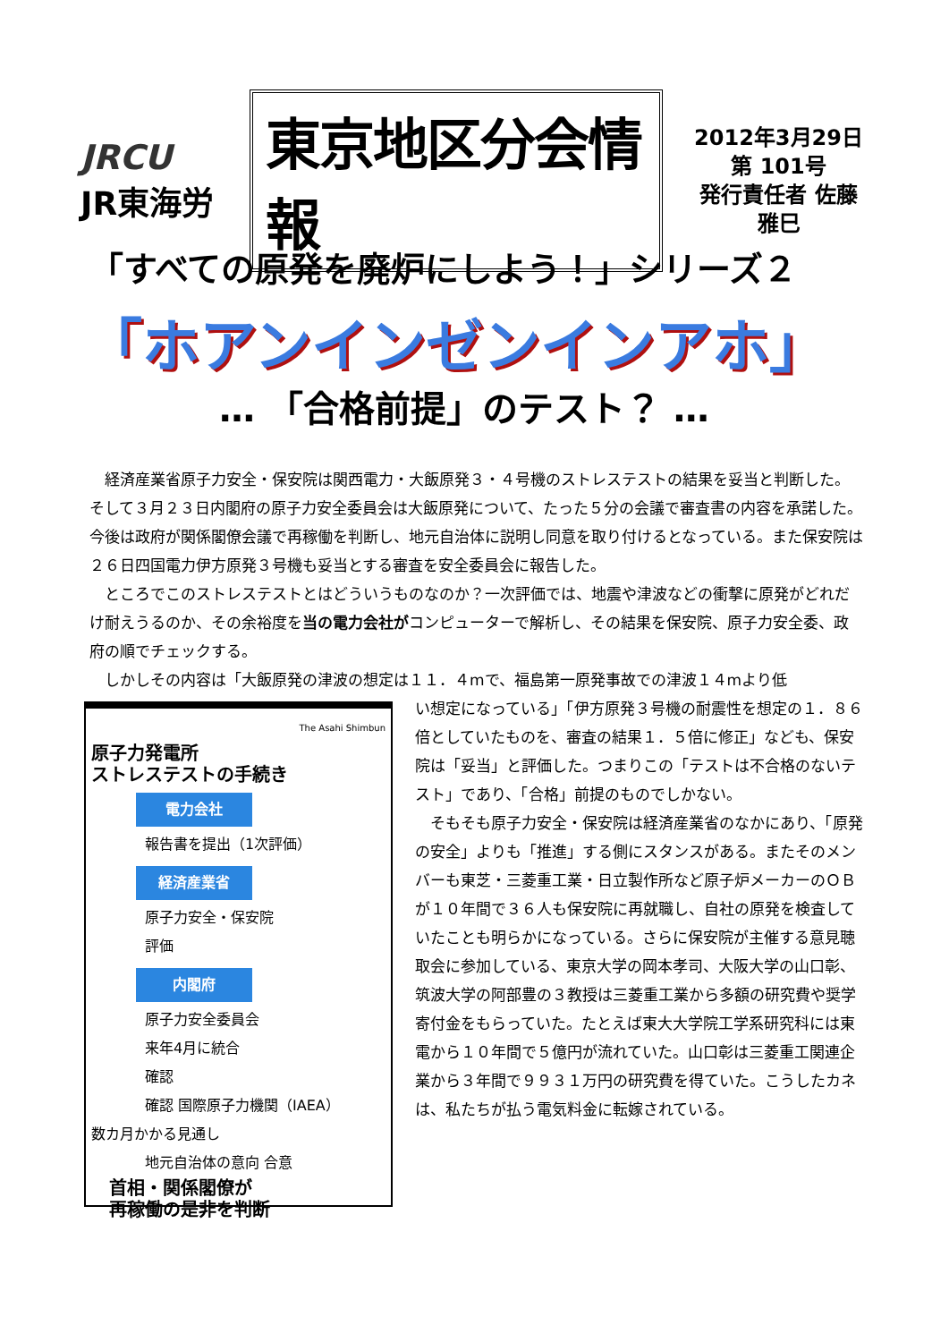JRCU
JR東海労
東京地区分会情報
2012年3月29日
第 101号
発行責任者 佐藤雅巳
「すべての原発を廃炉にしよう！」シリーズ２
「ホアンインゼンインアホ」
… 「合格前提」のテスト？ …
経済産業省原子力安全・保安院は関西電力・大飯原発３・４号機のストレステストの結果を妥当と判断した。そして３月２３日内閣府の原子力安全委員会は大飯原発について、たった５分の会議で審査書の内容を承諾した。今後は政府が関係閣僚会議で再稼働を判断し、地元自治体に説明し同意を取り付けるとなっている。また保安院は２６日四国電力伊方原発３号機も妥当とする審査を安全委員会に報告した。
ところでこのストレステストとはどういうものなのか？一次評価では、地震や津波などの衝撃に原発がどれだけ耐えうるのか、その余裕度を当の電力会社がコンピューターで解析し、その結果を保安院、原子力安全委、政府の順でチェックする。
しかしその内容は「大飯原発の津波の想定は１１．４mで、福島第一原発事故での津波１４mより低
The Asahi Shimbun
原子力発電所
ストレステストの手続き
電力会社
報告書を提出（1次評価）
経済産業省
原子力安全・保安院
評価
内閣府
原子力安全委員会
来年4月に統合
確認
確認 国際原子力機関（IAEA）
数カ月かかる見通し
地元自治体の意向 合意
首相・関係閣僚が
再稼働の是非を判断
い想定になっている」「伊方原発３号機の耐震性を想定の１．８６倍としていたものを、審査の結果１．５倍に修正」なども、保安院は「妥当」と評価した。つまりこの「テストは不合格のないテスト」であり、「合格」前提のものでしかない。
そもそも原子力安全・保安院は経済産業省のなかにあり、「原発の安全」よりも「推進」する側にスタンスがある。またそのメンバーも東芝・三菱重工業・日立製作所など原子炉メーカーのＯＢが１０年間で３６人も保安院に再就職し、自社の原発を検査していたことも明らかになっている。さらに保安院が主催する意見聴取会に参加している、東京大学の岡本孝司、大阪大学の山口彰、筑波大学の阿部豊の３教授は三菱重工業から多額の研究費や奨学寄付金をもらっていた。たとえば東大大学院工学系研究科には東電から１０年間で５億円が流れていた。山口彰は三菱重工関連企業から３年間で９９３１万円の研究費を得ていた。こうしたカネは、私たちが払う電気料金に転嫁されている。